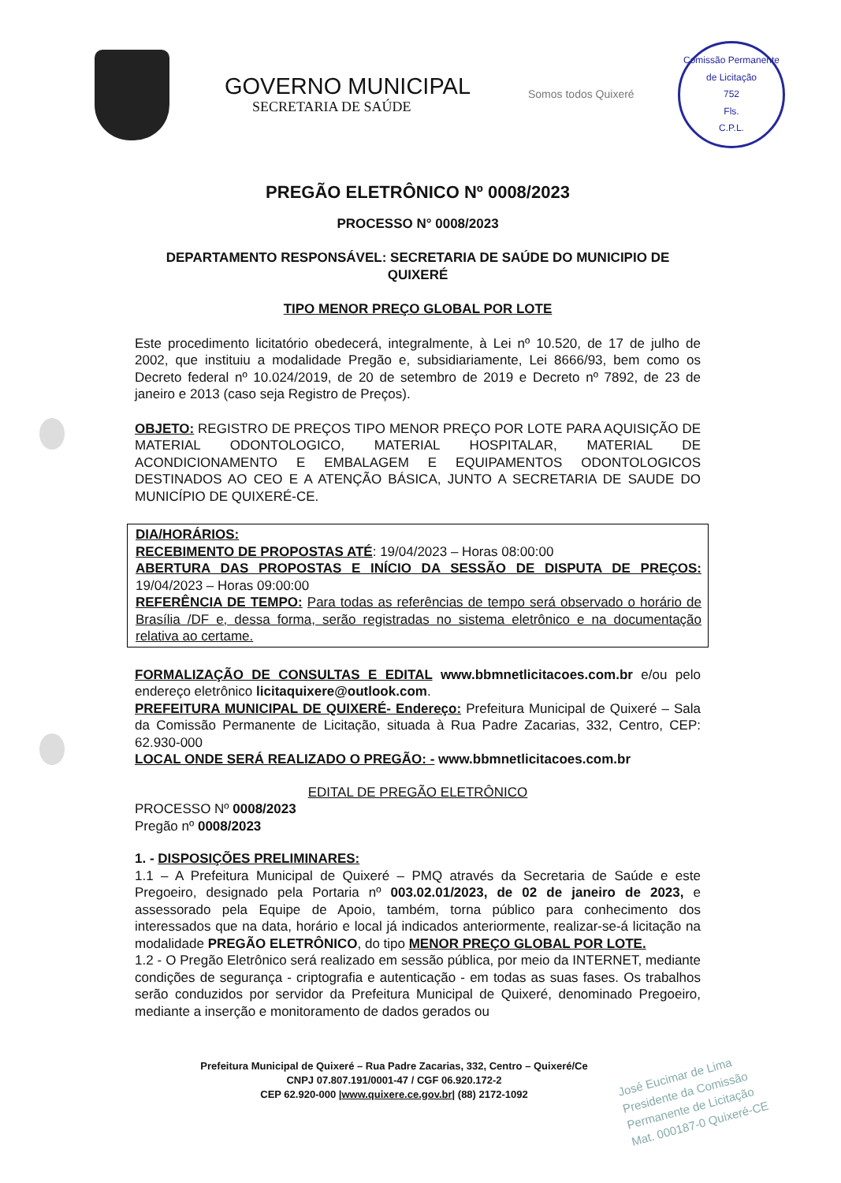GOVERNO MUNICIPAL
SECRETARIA DE SAÚDE
Somos todos Quixeré
Comissão Permanente de Licitação
752
Fls.
C.P.L.
PREGÃO ELETRÔNICO Nº 0008/2023
PROCESSO N° 0008/2023
DEPARTAMENTO RESPONSÁVEL: SECRETARIA DE SAÚDE DO MUNICIPIO DE QUIXERÉ
TIPO MENOR PREÇO GLOBAL POR LOTE
Este procedimento licitatório obedecerá, integralmente, à Lei nº 10.520, de 17 de julho de 2002, que instituiu a modalidade Pregão e, subsidiariamente, Lei 8666/93, bem como os Decreto federal nº 10.024/2019, de 20 de setembro de 2019 e Decreto nº 7892, de 23 de janeiro e 2013 (caso seja Registro de Preços).
OBJETO: REGISTRO DE PREÇOS TIPO MENOR PREÇO POR LOTE PARA AQUISIÇÃO DE MATERIAL ODONTOLOGICO, MATERIAL HOSPITALAR, MATERIAL DE ACONDICIONAMENTO E EMBALAGEM E EQUIPAMENTOS ODONTOLOGICOS DESTINADOS AO CEO E A ATENÇÃO BÁSICA, JUNTO A SECRETARIA DE SAUDE DO MUNICÍPIO DE QUIXERÉ-CE.
DIA/HORÁRIOS:
RECEBIMENTO DE PROPOSTAS ATÉ: 19/04/2023 – Horas 08:00:00
ABERTURA DAS PROPOSTAS E INÍCIO DA SESSÃO DE DISPUTA DE PREÇOS: 19/04/2023 – Horas 09:00:00
REFERÊNCIA DE TEMPO: Para todas as referências de tempo será observado o horário de Brasília /DF e, dessa forma, serão registradas no sistema eletrônico e na documentação relativa ao certame.
FORMALIZAÇÃO DE CONSULTAS E EDITAL www.bbmnetlicitacoes.com.br e/ou pelo endereço eletrônico licitaquixere@outlook.com.
PREFEITURA MUNICIPAL DE QUIXERÉ- Endereço: Prefeitura Municipal de Quixeré – Sala da Comissão Permanente de Licitação, situada à Rua Padre Zacarias, 332, Centro, CEP: 62.930-000
LOCAL ONDE SERÁ REALIZADO O PREGÃO: - www.bbmnetlicitacoes.com.br
EDITAL DE PREGÃO ELETRÔNICO
PROCESSO Nº 0008/2023
Pregão nº 0008/2023
1. - DISPOSIÇÕES PRELIMINARES:
1.1 – A Prefeitura Municipal de Quixeré – PMQ através da Secretaria de Saúde e este Pregoeiro, designado pela Portaria nº 003.02.01/2023, de 02 de janeiro de 2023, e assessorado pela Equipe de Apoio, também, torna público para conhecimento dos interessados que na data, horário e local já indicados anteriormente, realizar-se-á licitação na modalidade PREGÃO ELETRÔNICO, do tipo MENOR PREÇO GLOBAL POR LOTE.
1.2 - O Pregão Eletrônico será realizado em sessão pública, por meio da INTERNET, mediante condições de segurança - criptografia e autenticação - em todas as suas fases. Os trabalhos serão conduzidos por servidor da Prefeitura Municipal de Quixeré, denominado Pregoeiro, mediante a inserção e monitoramento de dados gerados ou
Prefeitura Municipal de Quixeré – Rua Padre Zacarias, 332, Centro – Quixeré/Ce
CNPJ 07.807.191/0001-47 / CGF 06.920.172-2
CEP 62.920-000 |www.quixere.ce.gov.br| (88) 2172-1092
José Eucimar de Lima
Presidente da Comissão
Permanente de Licitação
Mat. 000187-0 Quixeré-CE